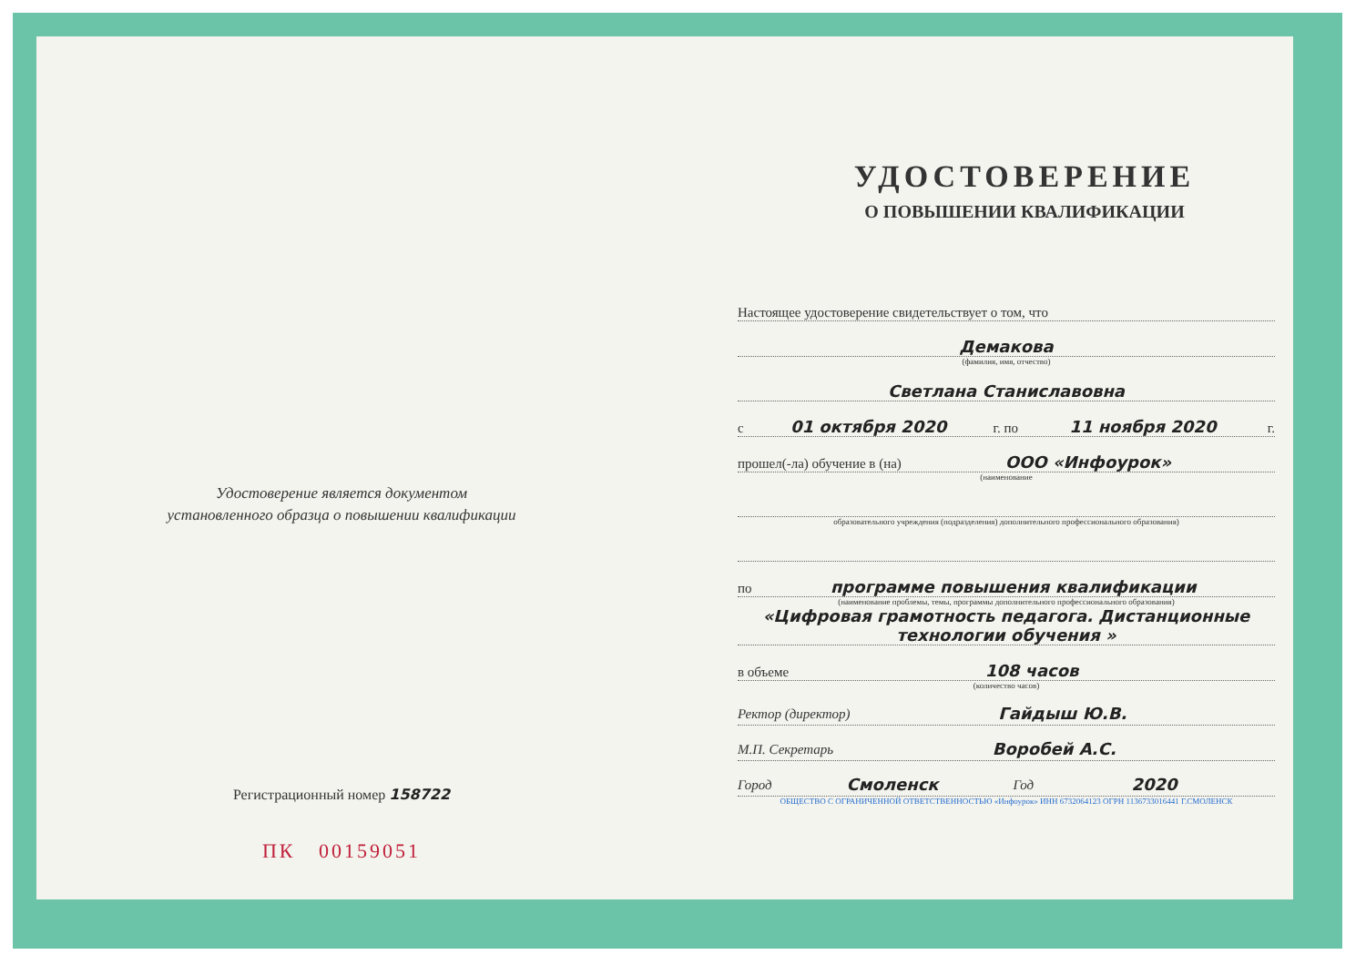Удостоверение является документом
установленного образца о повышении квалификации
Регистрационный номер 158722
ПК 00159051
УДОСТОВЕРЕНИЕ
О ПОВЫШЕНИИ КВАЛИФИКАЦИИ
Настоящее удостоверение свидетельствует о том, что
Демакова
(фамилия, имя, отчество)
Светлана Станиславовна
с 01 октября 2020 г. по 11 ноября 2020 г.
прошел(-ла) обучение в (на) ООО «Инфоурок»
(наименование
образовательного учреждения (подразделения) дополнительного профессионального образования)
по программе повышения квалификации
(наименование проблемы, темы, программы дополнительного профессионального образования)
«Цифровая грамотность педагога. Дистанционные технологии обучения »
в объеме 108 часов
(количество часов)
Ректор (директор) Гайдыш Ю.В.
М.П. Секретарь Воробей А.С.
Город Смоленск Год 2020
ОБЩЕСТВО С ОГРАНИЧЕННОЙ ОТВЕТСТВЕННОСТЬЮ «Инфоурок» ИНН 6732064123 ОГРН 1136733016441 Г.СМОЛЕНСК